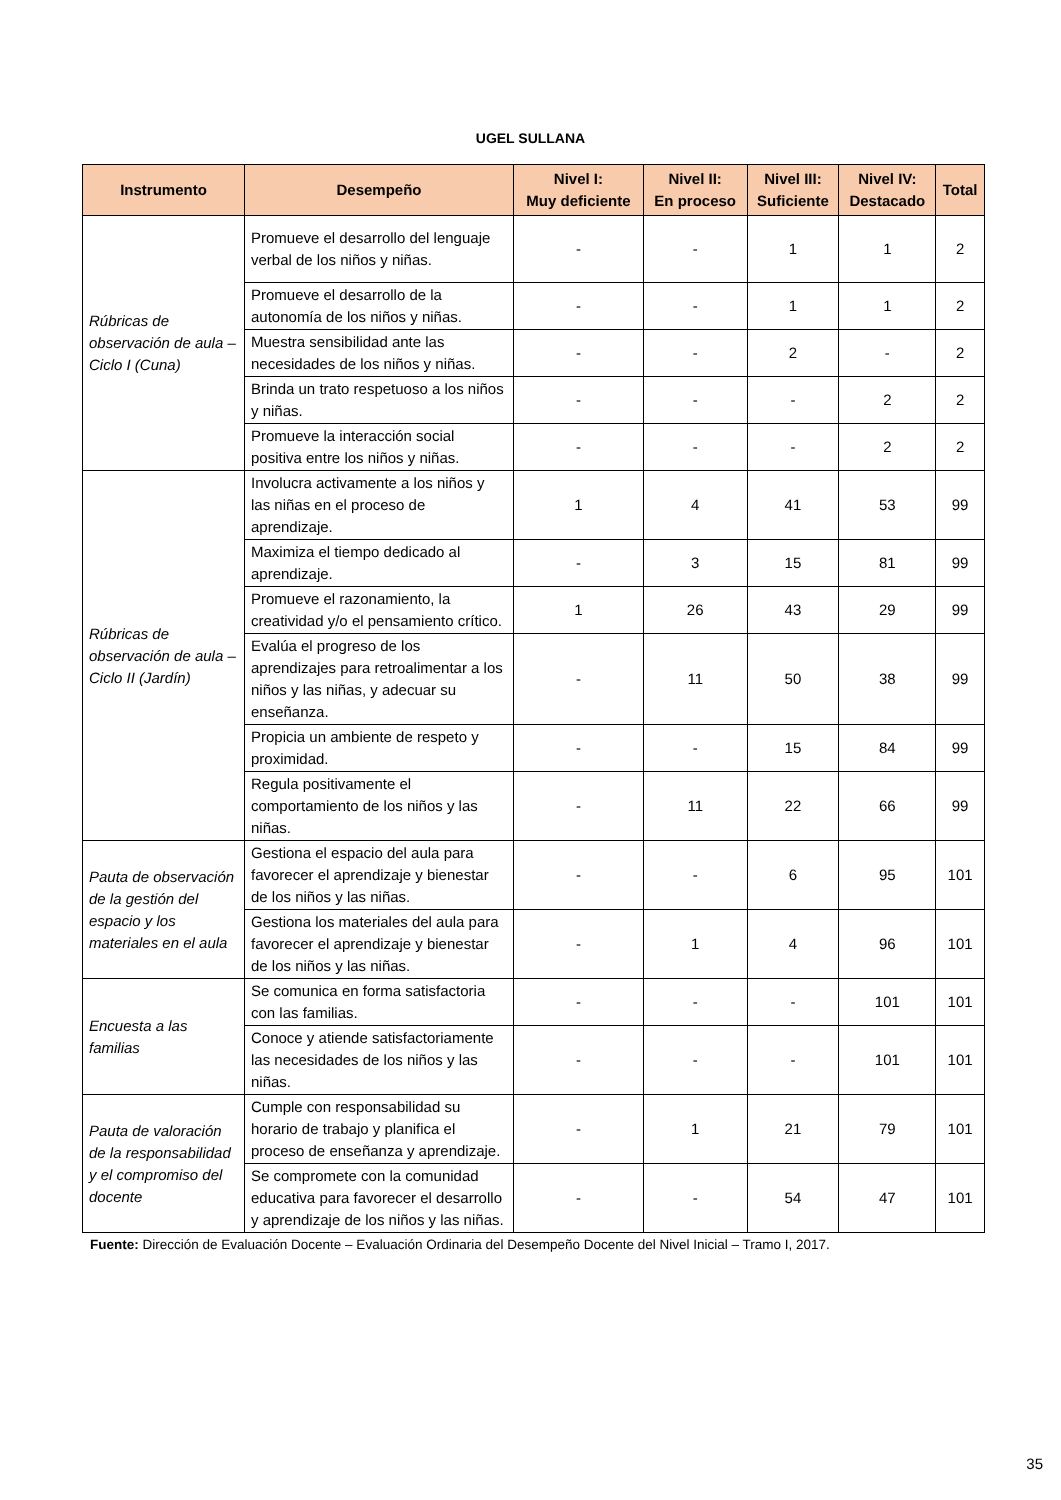UGEL SULLANA
| Instrumento | Desempeño | Nivel I: Muy deficiente | Nivel II: En proceso | Nivel III: Suficiente | Nivel IV: Destacado | Total |
| --- | --- | --- | --- | --- | --- | --- |
| Rúbricas de observación de aula – Ciclo I (Cuna) | Promueve el desarrollo del lenguaje verbal de los niños y niñas. | - | - | 1 | 1 | 2 |
| | Promueve el desarrollo de la autonomía de los niños y niñas. | - | - | 1 | 1 | 2 |
| | Muestra sensibilidad ante las necesidades de los niños y niñas. | - | - | 2 | - | 2 |
| | Brinda un trato respetuoso a los niños y niñas. | - | - | - | 2 | 2 |
| | Promueve la interacción social positiva entre los niños y niñas. | - | - | - | 2 | 2 |
| Rúbricas de observación de aula – Ciclo II (Jardín) | Involucra activamente a los niños y las niñas en el proceso de aprendizaje. | 1 | 4 | 41 | 53 | 99 |
| | Maximiza el tiempo dedicado al aprendizaje. | - | 3 | 15 | 81 | 99 |
| | Promueve el razonamiento, la creatividad y/o el pensamiento crítico. | 1 | 26 | 43 | 29 | 99 |
| | Evalúa el progreso de los aprendizajes para retroalimentar a los niños y las niñas, y adecuar su enseñanza. | - | 11 | 50 | 38 | 99 |
| | Propicia un ambiente de respeto y proximidad. | - | - | 15 | 84 | 99 |
| | Regula positivamente el comportamiento de los niños y las niñas. | - | 11 | 22 | 66 | 99 |
| Pauta de observación de la gestión del espacio y los materiales en el aula | Gestiona el espacio del aula para favorecer el aprendizaje y bienestar de los niños y las niñas. | - | - | 6 | 95 | 101 |
| | Gestiona los materiales del aula para favorecer el aprendizaje y bienestar de los niños y las niñas. | - | 1 | 4 | 96 | 101 |
| Encuesta a las familias | Se comunica en forma satisfactoria con las familias. | - | - | - | 101 | 101 |
| | Conoce y atiende satisfactoriamente las necesidades de los niños y las niñas. | - | - | - | 101 | 101 |
| Pauta de valoración de la responsabilidad y el compromiso del docente | Cumple con responsabilidad su horario de trabajo y planifica el proceso de enseñanza y aprendizaje. | - | 1 | 21 | 79 | 101 |
| | Se compromete con la comunidad educativa para favorecer el desarrollo y aprendizaje de los niños y las niñas. | - | - | 54 | 47 | 101 |
Fuente: Dirección de Evaluación Docente – Evaluación Ordinaria del Desempeño Docente del Nivel Inicial – Tramo I, 2017.
35